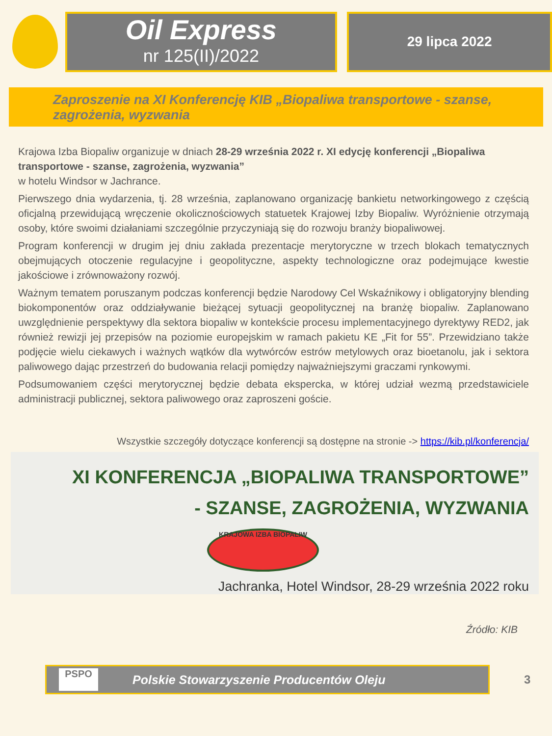Oil Express
nr 125(II)/2022
29 lipca 2022
Zaproszenie na XI Konferencję KIB „Biopaliwa transportowe - szanse, zagrożenia, wyzwania
Krajowa Izba Biopaliw organizuje w dniach 28-29 września 2022 r. XI edycję konferencji „Biopaliwa transportowe - szanse, zagrożenia, wyzwania”
w hotelu Windsor w Jachrance.
Pierwszego dnia wydarzenia, tj. 28 września, zaplanowano organizację bankietu networkingowego z częścią oficjalną przewidującą wręczenie okolicznościowych statuetek Krajowej Izby Biopaliw. Wyróżnienie otrzymają osoby, które swoimi działaniami szczególnie przyczyniają się do rozwoju branży biopaliwowej.
Program konferencji w drugim jej dniu zakłada prezentacje merytoryczne w trzech blokach tematycznych obejmujących otoczenie regulacyjne i geopolityczne, aspekty technologiczne oraz podejmujące kwestie jakościowe i zrównoważony rozwój.
Ważnym tematem poruszanym podczas konferencji będzie Narodowy Cel Wskaźnikowy i obligatoryjny blending biokomponentów oraz oddziaływanie bieżącej sytuacji geopolitycznej na branżę biopaliw. Zaplanowano uwzględnienie perspektywy dla sektora biopaliw w kontekście procesu implementacyjnego dyrektywy RED2, jak również rewizji jej przepisów na poziomie europejskim w ramach pakietu KE „Fit for 55”. Przewidziano także podjęcie wielu ciekawych i ważnych wątków dla wytwórców estrów metylowych oraz bioetanolu, jak i sektora paliwowego dając przestrzeń do budowania relacji pomiędzy najważniejszymi graczami rynkowymi.
Podsumowaniem części merytorycznej będzie debata ekspercka, w której udział wezmą przedstawiciele administracji publicznej, sektora paliwowego oraz zaproszeni goście.
Wszystkie szczegóły dotyczące konferencji są dostępne na stronie -> https://kib.pl/konferencja/
XI KONFERENCJA „BIOPALIWA TRANSPORTOWE”
- SZANSE, ZAGROŻENIA, WYZWANIA
KRAJOWA IZBA BIOPALIW
Jachranka, Hotel Windsor, 28-29 września 2022 roku
Źródło: KIB
PSPO
Polskie Stowarzyszenie Producentów Oleju
3